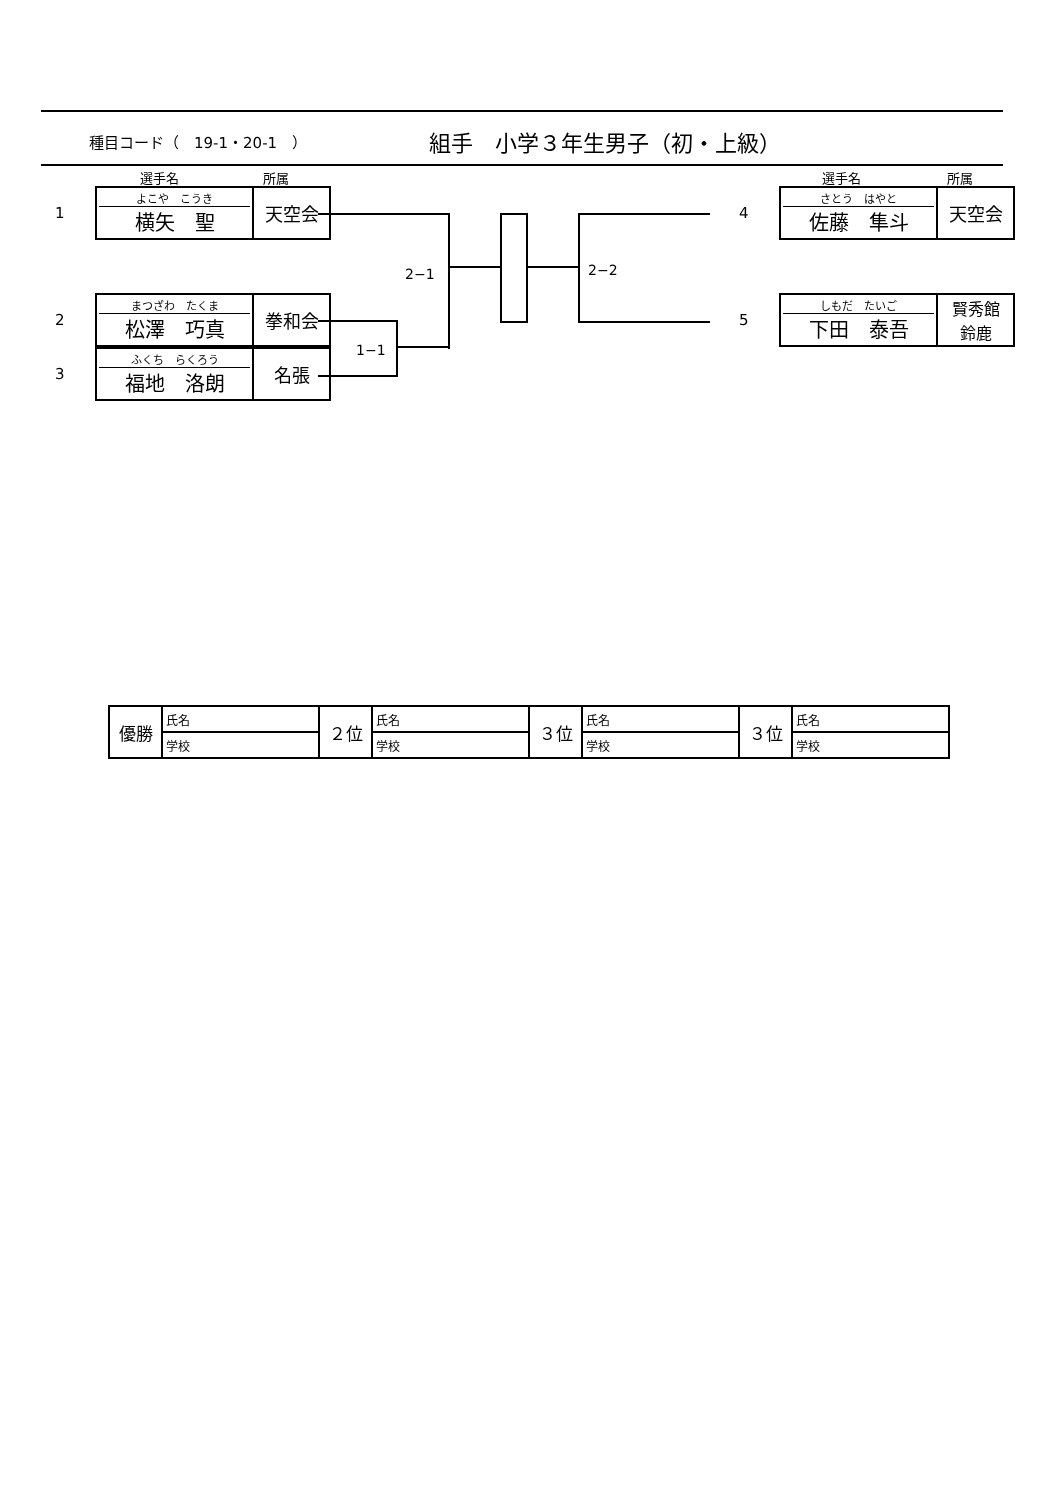種目コード（　19-1・20-1　）
組手　小学３年生男子（初・上級）
選手名 所属 選手名 所属
1
| よこや こうき 横矢 聖 | 天空会 |
2
| まつざわ たくま 松澤 巧真 | 拳和会 |
3
| ふくち らくろう 福地 洛朗 | 名張 |
4
| さとう はやと 佐藤 隼斗 | 天空会 |
5
| しもだ たいご 下田 泰吾 | 賢秀館 鈴鹿 |
1−1
2−1 2−2
| 優勝 | 氏名 | ２位 | 氏名 | ３位 | 氏名 | ３位 | 氏名 |
| | 学校 | | 学校 | | 学校 | | 学校 |